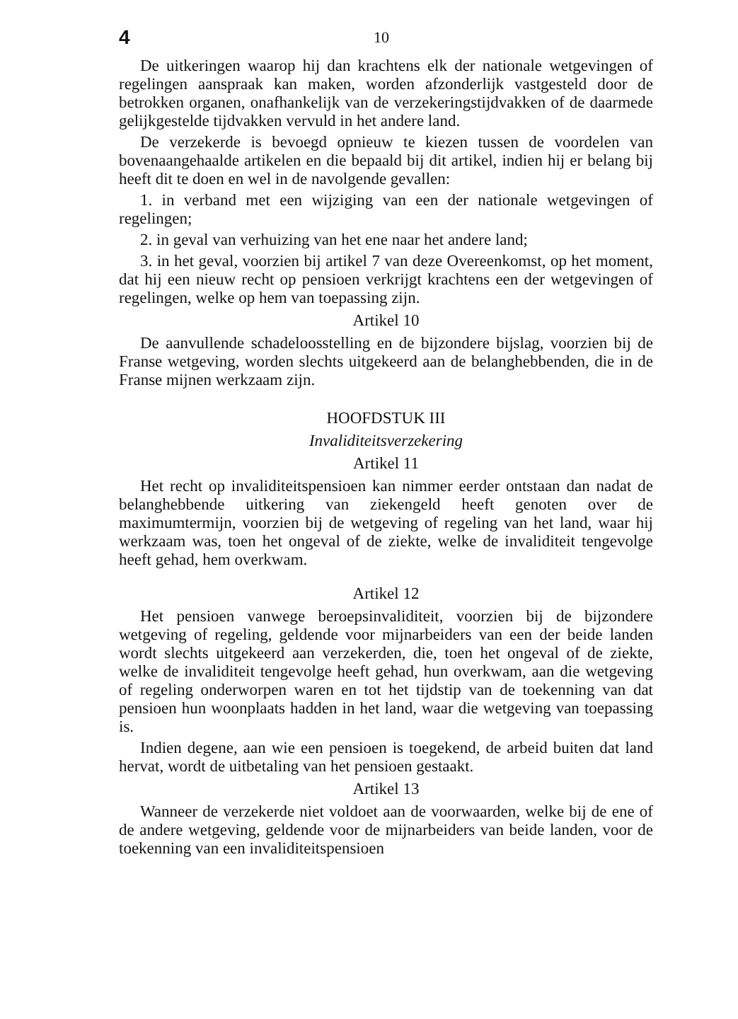4 10
De uitkeringen waarop hij dan krachtens elk der nationale wetgevingen of regelingen aanspraak kan maken, worden afzonderlijk vastgesteld door de betrokken organen, onafhankelijk van de verzekeringstijdvakken of de daarmede gelijkgestelde tijdvakken vervuld in het andere land.
De verzekerde is bevoegd opnieuw te kiezen tussen de voordelen van bovenaangehaalde artikelen en die bepaald bij dit artikel, indien hij er belang bij heeft dit te doen en wel in de navolgende gevallen:
1. in verband met een wijziging van een der nationale wetgevingen of regelingen;
2. in geval van verhuizing van het ene naar het andere land;
3. in het geval, voorzien bij artikel 7 van deze Overeenkomst, op het moment, dat hij een nieuw recht op pensioen verkrijgt krachtens een der wetgevingen of regelingen, welke op hem van toepassing zijn.
Artikel 10
De aanvullende schadeloosstelling en de bijzondere bijslag, voorzien bij de Franse wetgeving, worden slechts uitgekeerd aan de belanghebbenden, die in de Franse mijnen werkzaam zijn.
HOOFDSTUK III
Invaliditeitsverzekering
Artikel 11
Het recht op invaliditeitspensioen kan nimmer eerder ontstaan dan nadat de belanghebbende uitkering van ziekengeld heeft genoten over de maximumtermijn, voorzien bij de wetgeving of regeling van het land, waar hij werkzaam was, toen het ongeval of de ziekte, welke de invaliditeit tengevolge heeft gehad, hem overkwam.
Artikel 12
Het pensioen vanwege beroepsinvaliditeit, voorzien bij de bijzondere wetgeving of regeling, geldende voor mijnarbeiders van een der beide landen wordt slechts uitgekeerd aan verzekerden, die, toen het ongeval of de ziekte, welke de invaliditeit tengevolge heeft gehad, hun overkwam, aan die wetgeving of regeling onderworpen waren en tot het tijdstip van de toekenning van dat pensioen hun woonplaats hadden in het land, waar die wetgeving van toepassing is.
Indien degene, aan wie een pensioen is toegekend, de arbeid buiten dat land hervat, wordt de uitbetaling van het pensioen gestaakt.
Artikel 13
Wanneer de verzekerde niet voldoet aan de voorwaarden, welke bij de ene of de andere wetgeving, geldende voor de mijnarbeiders van beide landen, voor de toekenning van een invaliditeitspensioen